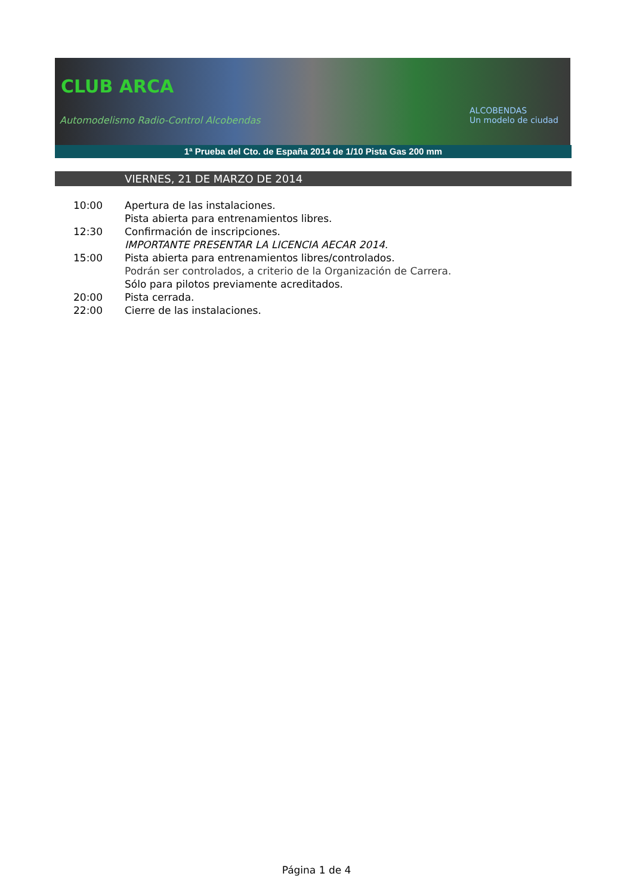CLUB ARCA
Automodelismo Radio-Control Alcobendas
ALCOBENDAS
Un modelo de ciudad
1ª Prueba del Cto. de España 2014 de 1/10 Pista Gas 200 mm
VIERNES, 21 DE MARZO DE 2014
10:00 Apertura de las instalaciones.
Pista abierta para entrenamientos libres.
12:30 Confirmación de inscripciones.
IMPORTANTE PRESENTAR LA LICENCIA AECAR 2014.
15:00 Pista abierta para entrenamientos libres/controlados.
Podrán ser controlados, a criterio de la Organización de Carrera.
Sólo para pilotos previamente acreditados.
20:00 Pista cerrada.
22:00 Cierre de las instalaciones.
Página 1 de 4